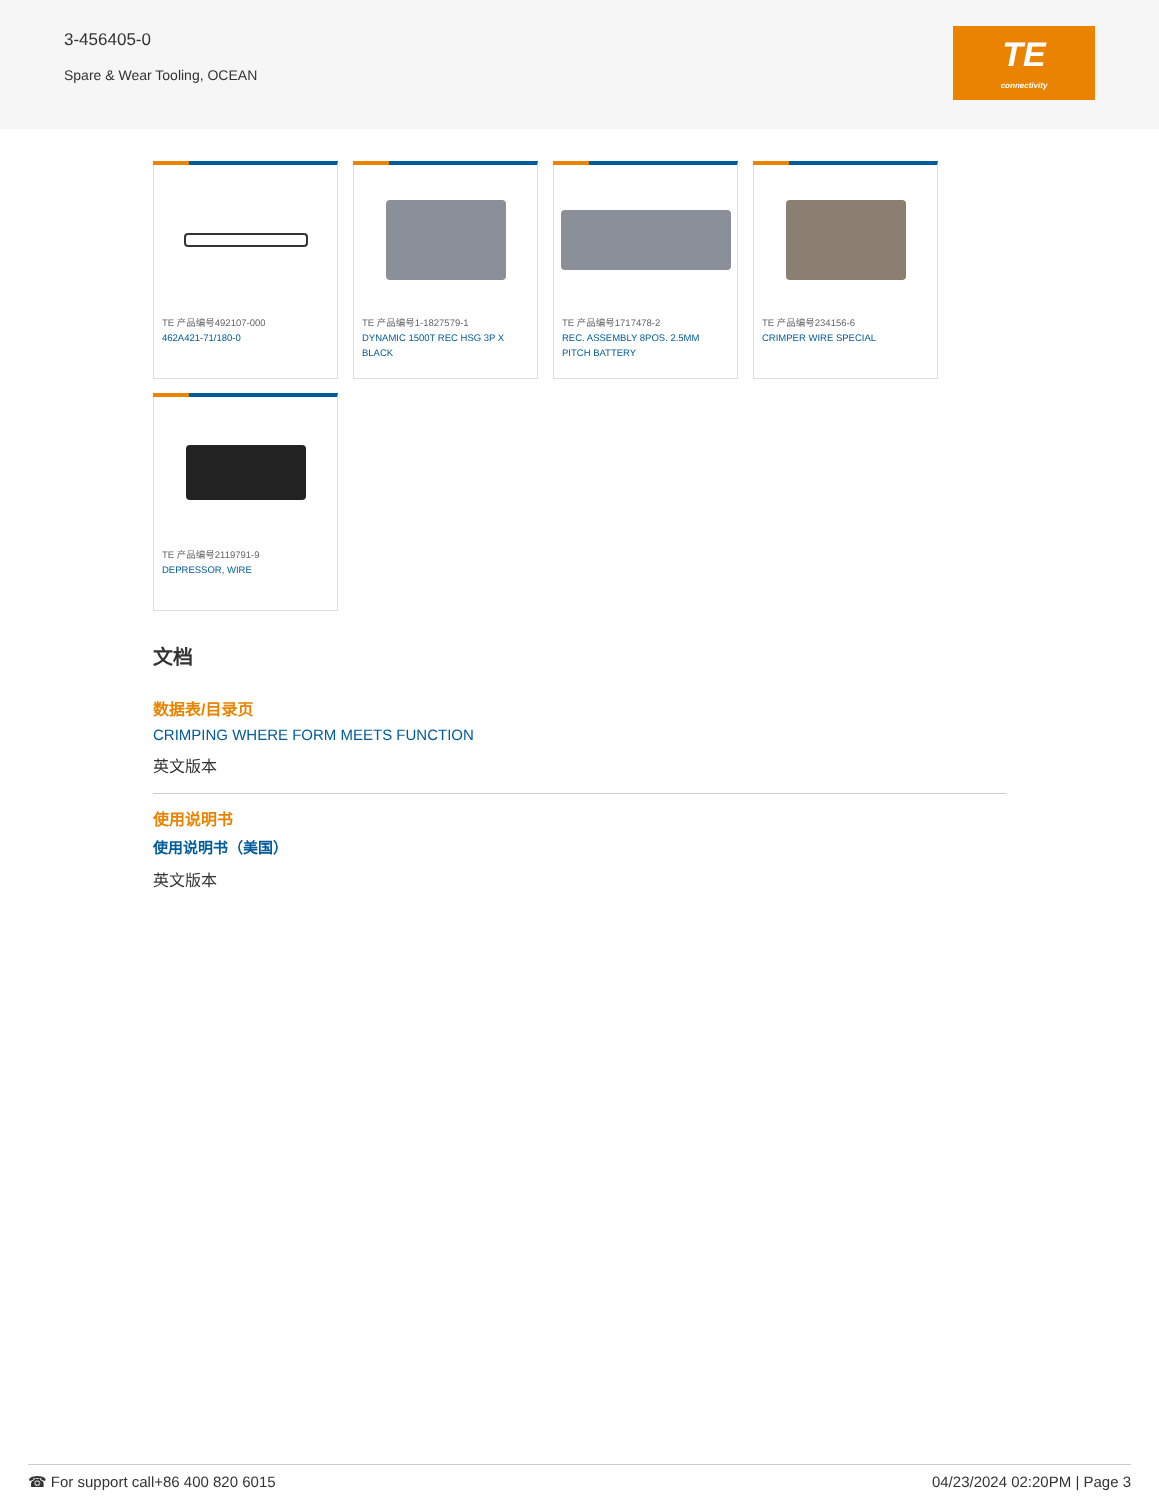3-456405-0
Spare & Wear Tooling, OCEAN
TE
connectivity
TE 产品编号492107-000
462A421-71/180-0
TE 产品编号1-1827579-1
DYNAMIC 1500T REC HSG 3P X BLACK
TE 产品编号1717478-2
REC. ASSEMBLY 8POS. 2.5MM PITCH BATTERY
TE 产品编号234156-6
CRIMPER WIRE SPECIAL
TE 产品编号2119791-9
DEPRESSOR, WIRE
文档
数据表/目录页
CRIMPING WHERE FORM MEETS FUNCTION
英文版本
使用说明书
使用说明书（美国）
英文版本
☎ For support call+86 400 820 6015 04/23/2024 02:20PM | Page 3